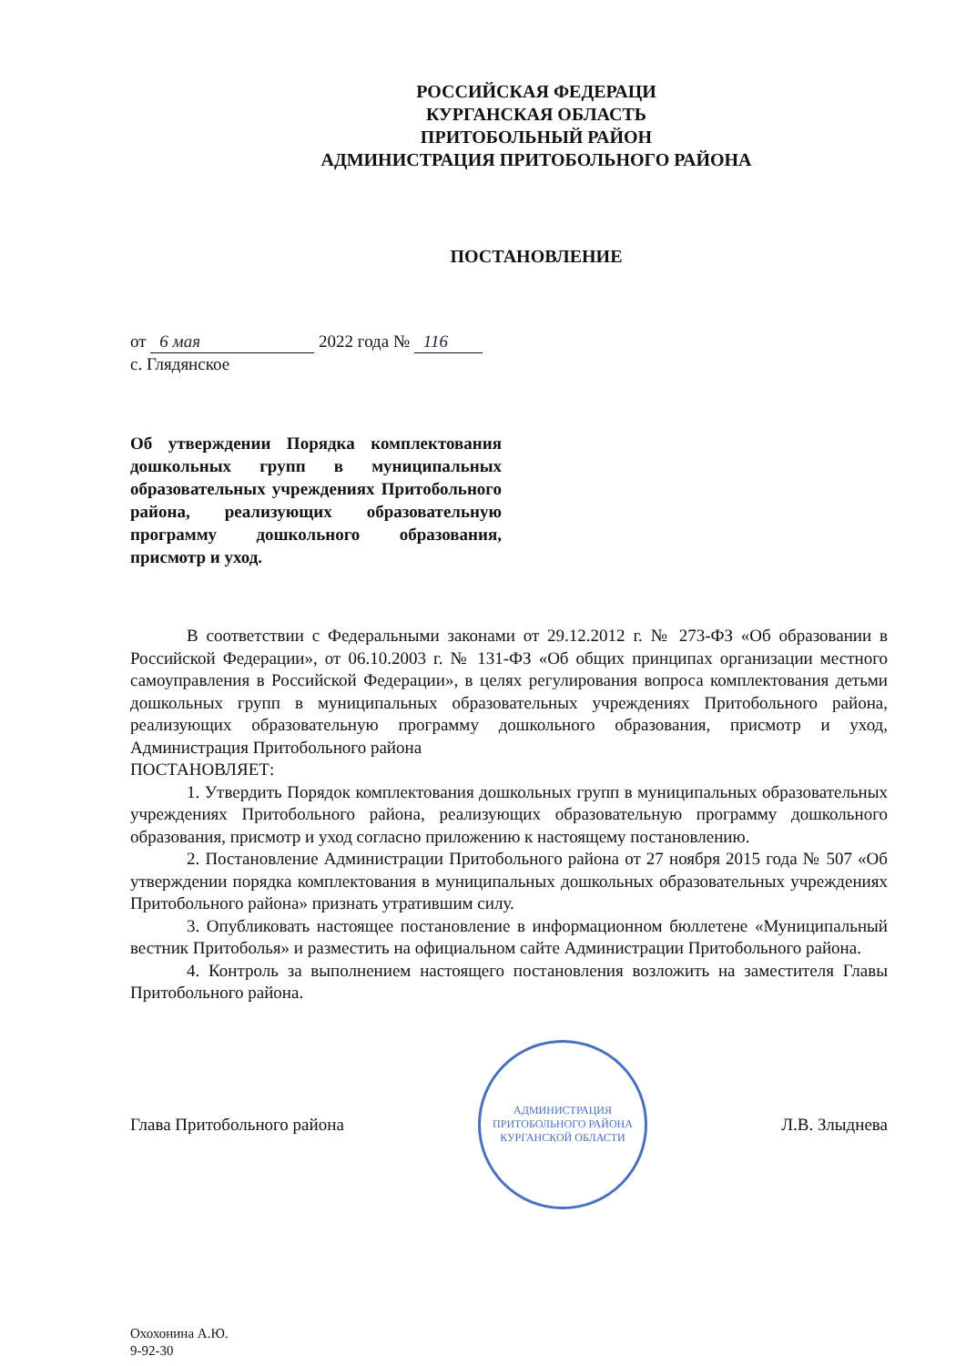РОССИЙСКАЯ ФЕДЕРАЦИ
КУРГАНСКАЯ ОБЛАСТЬ
ПРИТОБОЛЬНЫЙ РАЙОН
АДМИНИСТРАЦИЯ ПРИТОБОЛЬНОГО РАЙОНА
ПОСТАНОВЛЕНИЕ
от 6 мая 2022 года № 116
с. Глядянское
Об утверждении Порядка комплектования дошкольных групп в муниципальных образовательных учреждениях Притобольного района, реализующих образовательную программу дошкольного образования, присмотр и уход.
В соответствии с Федеральными законами от 29.12.2012 г. № 273-ФЗ «Об образовании в Российской Федерации», от 06.10.2003 г. № 131-ФЗ «Об общих принципах организации местного самоуправления в Российской Федерации», в целях регулирования вопроса комплектования детьми дошкольных групп в муниципальных образовательных учреждениях Притобольного района, реализующих образовательную программу дошкольного образования, присмотр и уход, Администрация Притобольного района
ПОСТАНОВЛЯЕТ:
1. Утвердить Порядок комплектования дошкольных групп в муниципальных образовательных учреждениях Притобольного района, реализующих образовательную программу дошкольного образования, присмотр и уход согласно приложению к настоящему постановлению.
2. Постановление Администрации Притобольного района от 27 ноября 2015 года № 507 «Об утверждении порядка комплектования в муниципальных дошкольных образовательных учреждениях Притобольного района» признать утратившим силу.
3. Опубликовать настоящее постановление в информационном бюллетене «Муниципальный вестник Притоболья» и разместить на официальном сайте Администрации Притобольного района.
4. Контроль за выполнением настоящего постановления возложить на заместителя Главы Притобольного района.
Глава Притобольного района
АДМИНИСТРАЦИЯ ПРИТОБОЛЬНОГО РАЙОНА КУРГАНСКОЙ ОБЛАСТИ
Л.В. Злыднева
Охохонина А.Ю.
9-92-30